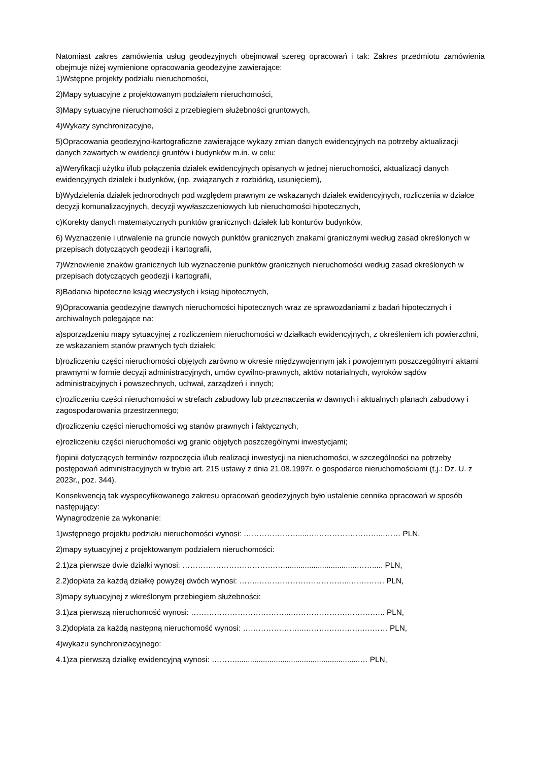Natomiast zakres zamówienia usług geodezyjnych obejmował szereg opracowań i tak: Zakres przedmiotu zamówienia obejmuje niżej wymienione opracowania geodezyjne zawierające:
1)Wstępne projekty podziału nieruchomości,
2)Mapy sytuacyjne z projektowanym podziałem nieruchomości,
3)Mapy sytuacyjne nieruchomości z przebiegiem służebności gruntowych,
4)Wykazy synchronizacyjne,
5)Opracowania geodezyjno-kartograficzne zawierające wykazy zmian danych ewidencyjnych na potrzeby aktualizacji danych zawartych w ewidencji gruntów i budynków m.in. w celu:
a)Weryfikacji użytku i/lub połączenia działek ewidencyjnych opisanych w jednej nieruchomości, aktualizacji danych ewidencyjnych działek i budynków, (np. związanych z rozbiórką, usunięciem),
b)Wydzielenia działek jednorodnych pod względem prawnym ze wskazanych działek ewidencyjnych, rozliczenia w działce decyzji komunalizacyjnych, decyzji wywłaszczeniowych lub nieruchomości hipotecznych,
c)Korekty danych matematycznych punktów granicznych działek lub konturów budynków,
6) Wyznaczenie i utrwalenie na gruncie nowych punktów granicznych znakami granicznymi według zasad określonych w przepisach dotyczących geodezji i kartografii,
7)Wznowienie znaków granicznych lub wyznaczenie punktów granicznych nieruchomości według zasad określonych w przepisach dotyczących geodezji i kartografii,
8)Badania hipoteczne ksiąg wieczystych i ksiąg hipotecznych,
9)Opracowania geodezyjne dawnych nieruchomości hipotecznych wraz ze sprawozdaniami z badań hipotecznych i archiwalnych polegające na:
a)sporządzeniu mapy sytuacyjnej z rozliczeniem nieruchomości w działkach ewidencyjnych, z określeniem ich powierzchni, ze wskazaniem stanów prawnych tych działek;
b)rozliczeniu części nieruchomości objętych zarówno w okresie międzywojennym jak i powojennym poszczególnymi aktami prawnymi w formie decyzji administracyjnych, umów cywilno-prawnych, aktów notarialnych, wyroków sądów administracyjnych i powszechnych, uchwał, zarządzeń i innych;
c)rozliczeniu części nieruchomości w strefach zabudowy lub przeznaczenia w dawnych i aktualnych planach zabudowy i zagospodarowania przestrzennego;
d)rozliczeniu części nieruchomości wg stanów prawnych i faktycznych,
e)rozliczeniu części nieruchomości wg granic objętych poszczególnymi inwestycjami;
f)opinii dotyczących terminów rozpoczęcia i/lub realizacji inwestycji na nieruchomości, w szczególności na potrzeby postępowań administracyjnych w trybie art. 215 ustawy z dnia 21.08.1997r. o gospodarce nieruchomościami (t.j.: Dz. U. z 2023r., poz. 344).
Konsekwencją tak wyspecyfikowanego zakresu opracowań geodezyjnych było ustalenie cennika opracowań w sposób następujący:
Wynagrodzenie za wykonanie:
1)wstępnego projektu podziału nieruchomości wynosi: ………………….....………………………...…… PLN,
2)mapy sytuacyjnej z projektowanym podziałem nieruchomości:
2.1)za pierwsze dwie działki wynosi: ……………………………….….................................……..... PLN,
2.2)dopłata za każdą działkę powyżej dwóch wynosi: ……..……………………………...…………. PLN,
3)mapy sytuacyjnej z wkreślonym przebiegiem służebności:
3.1)za pierwszą nieruchomość wynosi: ………………………………...………………….……….….. PLN,
3.2)dopłata za każdą następną nieruchomość wynosi: …………………...……….………….….…… PLN,
4)wykazu synchronizacyjnego:
4.1)za pierwszą działkę ewidencyjną wynosi: ………..........................................................… PLN,